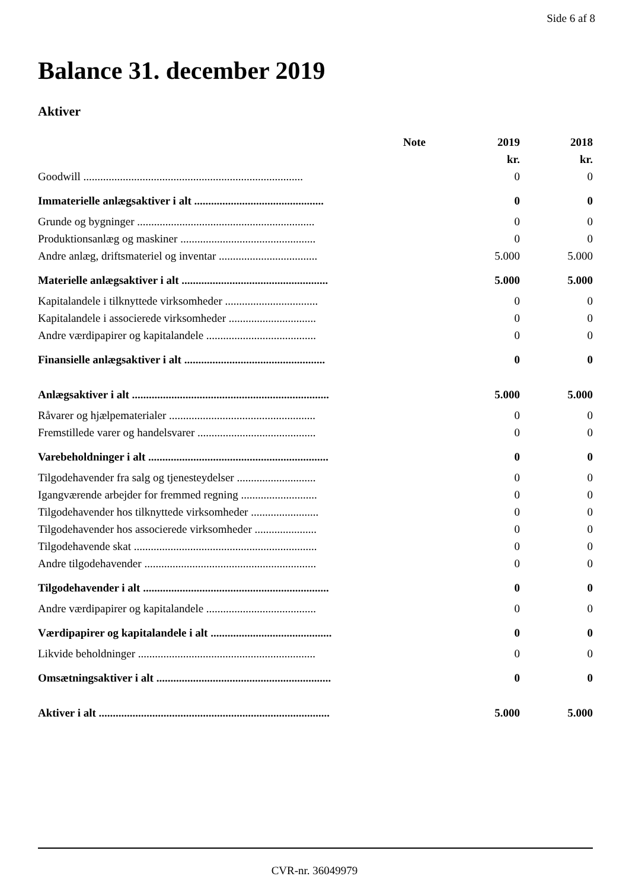Side 6 af 8
Balance 31. december 2019
Aktiver
| | Note | 2019 | 2018 |
| --- | --- | --- | --- |
| | | kr. | kr. |
| Goodwill .............................................................................. | | 0 | 0 |
| Immaterielle anlægsaktiver i alt .............................................. | | 0 | 0 |
| Grunde og bygninger ............................................................... | | 0 | 0 |
| Produktionsanlæg og maskiner ................................................ | | 0 | 0 |
| Andre anlæg, driftsmateriel og inventar ................................... | | 5.000 | 5.000 |
| Materielle anlægsaktiver i alt .................................................... | | 5.000 | 5.000 |
| Kapitalandele i tilknyttede virksomheder ................................. | | 0 | 0 |
| Kapitalandele i associerede virksomheder ............................... | | 0 | 0 |
| Andre værdipapirer og kapitalandele ....................................... | | 0 | 0 |
| Finansielle anlægsaktiver i alt .................................................. | | 0 | 0 |
| Anlægsaktiver i alt ...................................................................... | | 5.000 | 5.000 |
| Råvarer og hjælpematerialer .................................................... | | 0 | 0 |
| Fremstillede varer og handelsvarer .......................................... | | 0 | 0 |
| Varebeholdninger i alt ................................................................ | | 0 | 0 |
| Tilgodehavender fra salg og tjenesteydelser ............................ | | 0 | 0 |
| Igangværende arbejder for fremmed regning ........................... | | 0 | 0 |
| Tilgodehavender hos tilknyttede virksomheder ........................ | | 0 | 0 |
| Tilgodehavender hos associerede virksomheder ...................... | | 0 | 0 |
| Tilgodehavende skat ................................................................. | | 0 | 0 |
| Andre tilgodehavender ............................................................. | | 0 | 0 |
| Tilgodehavender i alt .................................................................. | | 0 | 0 |
| Andre værdipapirer og kapitalandele ....................................... | | 0 | 0 |
| Værdipapirer og kapitalandele i alt ........................................... | | 0 | 0 |
| Likvide beholdninger ............................................................... | | 0 | 0 |
| Omsætningsaktiver i alt .............................................................. | | 0 | 0 |
| Aktiver i alt .................................................................................. | | 5.000 | 5.000 |
CVR-nr. 36049979